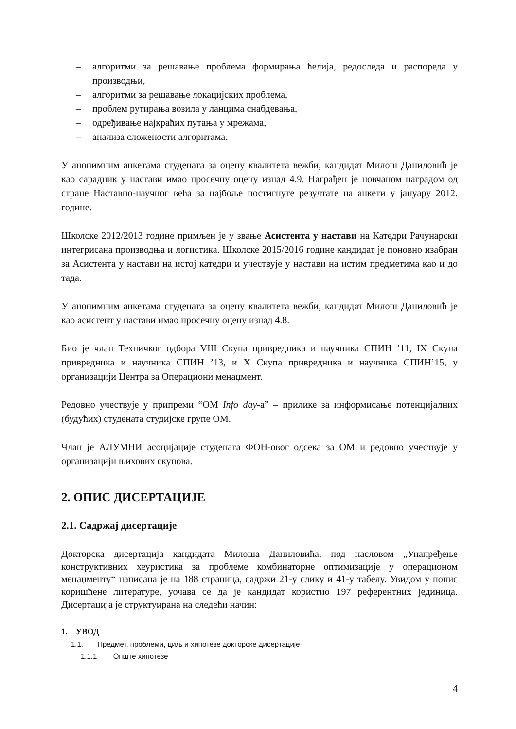– алгоритми за решавање проблема формирања ћелија, редоследа и распореда у производњи,
– алгоритми за решавање локацијских проблема,
– проблем рутирања возила у ланцима снабдевања,
– одређивање најкраћих путања у мрежама,
– анализа сложености алгоритама.
У анонимним анкетама студената за оцену квалитета вежби, кандидат Милош Даниловић је као сарадник у настави имао просечну оцену изнад 4.9. Награђен је новчаном наградом од стране Наставно-научног већа за најбоље постигнуте резултате на анкети у јануару 2012. године.
Школске 2012/2013 године примљен је у звање Асистента у настави на Катедри Рачунарски интегрисана производња и логистика. Школске 2015/2016 године кандидат је поновно изабран за Асистента у настави на истој катедри и учествује у настави на истим предметима као и до тада.
У анонимним анкетама студената за оцену квалитета вежби, кандидат Милош Даниловић је као асистент у настави имао просечну оцену изнад 4.8.
Био је члан Техничког одбора VIII Скупа привредника и научника СПИН ’11, IX Скупа привредника и научника СПИН ’13, и X Скупа привредника и научника СПИН’15, у организацији Центра за Операциони менаџмент.
Редовно учествује у припреми “ОМ Info day-а” – прилике за информисање потенцијалних (будућих) студената студијске групе ОМ.
Члан је АЛУМНИ асоцијације студената ФОН-овог одсека за ОМ и редовно учествује у организацији њихових скупова.
2. ОПИС ДИСЕРТАЦИЈЕ
2.1. Садржај дисертације
Докторска дисертација кандидата Милоша Даниловића, под насловом „Унапређење конструктивних хеуристика за проблеме комбинаторне оптимизације у операционом менаџменту“ написана је на 188 страница, садржи 21-у слику и 41-у табелу. Увидом у попис коришћене литературе, уочава се да је кандидат користио 197 референтних јединица. Дисертација је структуирана на следећи начин:
1. УВОД
1.1. Предмет, проблеми, циљ и хипотезе докторске дисертације
1.1.1 Опште хипотезе
4